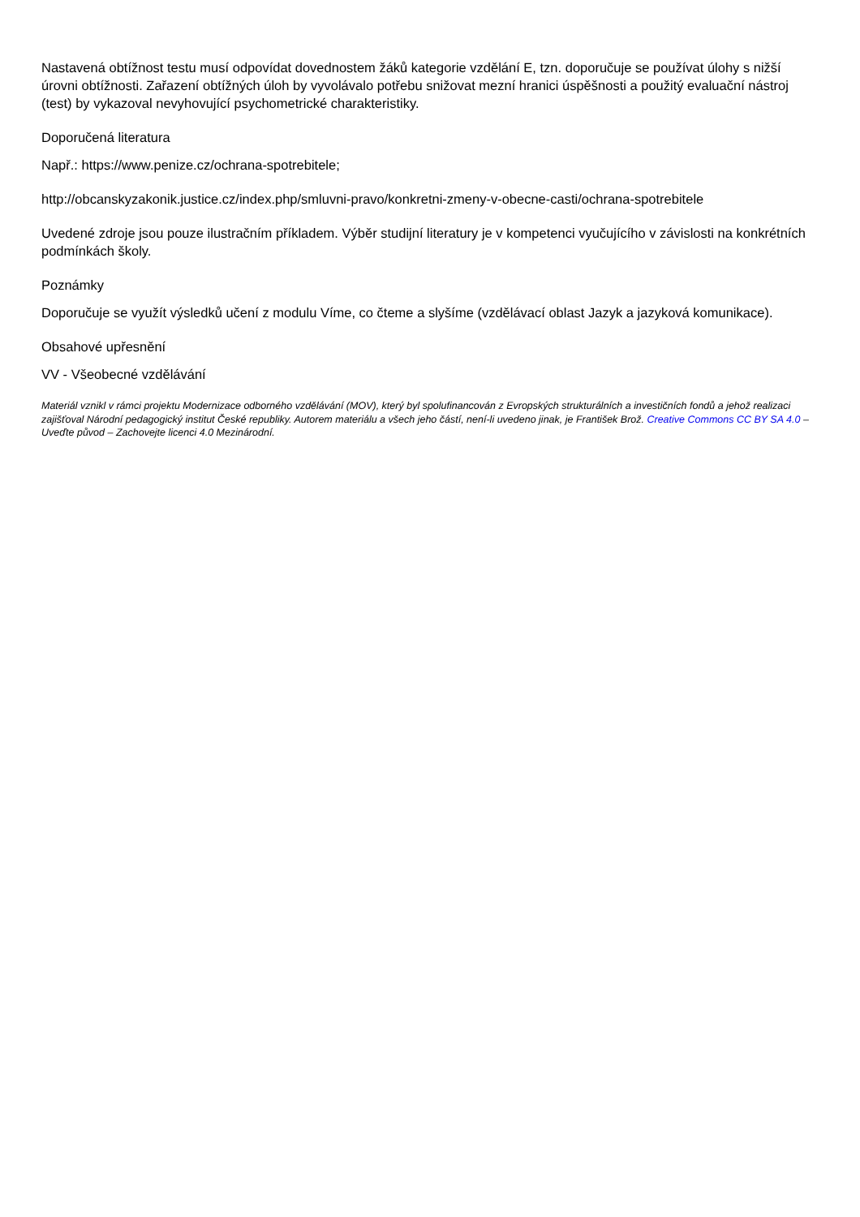Nastavená obtížnost testu musí odpovídat dovednostem žáků kategorie vzdělání E, tzn. doporučuje se používat úlohy s nižší úrovni obtížnosti. Zařazení obtížných úloh by vyvolávalo potřebu snižovat mezní hranici úspěšnosti a použitý evaluační nástroj (test) by vykazoval nevyhovující psychometrické charakteristiky.
Doporučená literatura
Např.: https://www.penize.cz/ochrana-spotrebitele;
http://obcanskyzakonik.justice.cz/index.php/smluvni-pravo/konkretni-zmeny-v-obecne-casti/ochrana-spotrebitele
Uvedené zdroje jsou pouze ilustračním příkladem. Výběr studijní literatury je v kompetenci vyučujícího v závislosti na konkrétních podmínkách školy.
Poznámky
Doporučuje se využít výsledků učení z modulu Víme, co čteme a slyšíme (vzdělávací oblast Jazyk a jazyková komunikace).
Obsahové upřesnění
VV - Všeobecné vzdělávání
Materiál vznikl v rámci projektu Modernizace odborného vzdělávání (MOV), který byl spolufinancován z Evropských strukturálních a investičních fondů a jehož realizaci zajišťoval Národní pedagogický institut České republiky. Autorem materiálu a všech jeho částí, není-li uvedeno jinak, je František Brož. Creative Commons CC BY SA 4.0 – Uveďte původ – Zachovejte licenci 4.0 Mezinárodní.